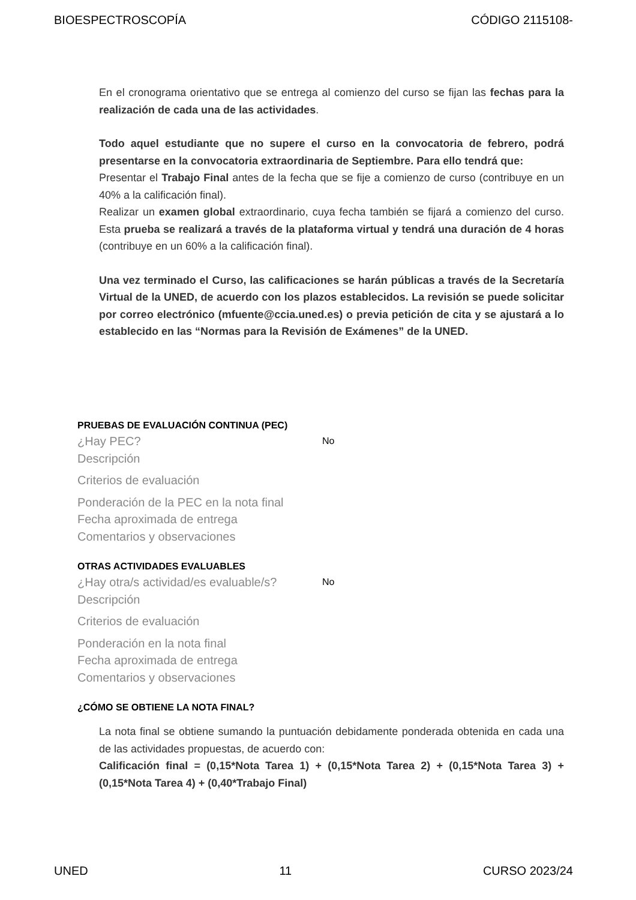BIOESPECTROSCOPÍA CÓDIGO 2115108-
En el cronograma orientativo que se entrega al comienzo del curso se fijan las fechas para la realización de cada una de las actividades.
Todo aquel estudiante que no supere el curso en la convocatoria de febrero, podrá presentarse en la convocatoria extraordinaria de Septiembre. Para ello tendrá que:
Presentar el Trabajo Final antes de la fecha que se fije a comienzo de curso (contribuye en un 40% a la calificación final).
Realizar un examen global extraordinario, cuya fecha también se fijará a comienzo del curso. Esta prueba se realizará a través de la plataforma virtual y tendrá una duración de 4 horas (contribuye en un 60% a la calificación final).
Una vez terminado el Curso, las calificaciones se harán públicas a través de la Secretaría Virtual de la UNED, de acuerdo con los plazos establecidos. La revisión se puede solicitar por correo electrónico (mfuente@ccia.uned.es) o previa petición de cita y se ajustará a lo establecido en las “Normas para la Revisión de Exámenes” de la UNED.
PRUEBAS DE EVALUACIÓN CONTINUA (PEC)
¿Hay PEC? No
Descripción
Criterios de evaluación
Ponderación de la PEC en la nota final
Fecha aproximada de entrega
Comentarios y observaciones
OTRAS ACTIVIDADES EVALUABLES
¿Hay otra/s actividad/es evaluable/s? No
Descripción
Criterios de evaluación
Ponderación en la nota final
Fecha aproximada de entrega
Comentarios y observaciones
¿CÓMO SE OBTIENE LA NOTA FINAL?
La nota final se obtiene sumando la puntuación debidamente ponderada obtenida en cada una de las actividades propuestas, de acuerdo con:
Calificación final = (0,15*Nota Tarea 1) + (0,15*Nota Tarea 2) + (0,15*Nota Tarea 3) + (0,15*Nota Tarea 4) + (0,40*Trabajo Final)
UNED 11 CURSO 2023/24